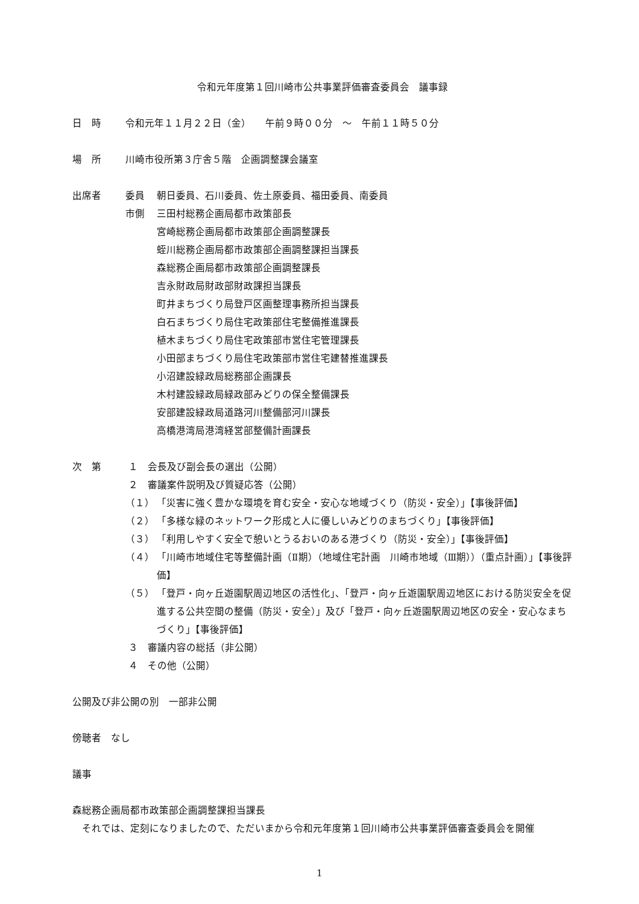令和元年度第１回川崎市公共事業評価審査委員会　議事録
日　時 令和元年１１月２２日（金）　　午前９時００分　～　午前１１時５０分
場　所 川崎市役所第３庁舎５階　企画調整課会議室
出席者 委員 朝日委員、石川委員、佐土原委員、福田委員、南委員
市側 三田村総務企画局都市政策部長
宮崎総務企画局都市政策部企画調整課長
蛭川総務企画局都市政策部企画調整課担当課長
森総務企画局都市政策部企画調整課長
吉永財政局財政部財政課担当課長
町井まちづくり局登戸区画整理事務所担当課長
白石まちづくり局住宅政策部住宅整備推進課長
植木まちづくり局住宅政策部市営住宅管理課長
小田部まちづくり局住宅政策部市営住宅建替推進課長
小沼建設緑政局総務部企画課長
木村建設緑政局緑政部みどりの保全整備課長
安部建設緑政局道路河川整備部河川課長
高橋港湾局港湾経営部整備計画課長
次　第 １　会長及び副会長の選出（公開）
２　審議案件説明及び質疑応答（公開）
（１） 「災害に強く豊かな環境を育む安全・安心な地域づくり（防災・安全）」【事後評価】
（２） 「多様な緑のネットワーク形成と人に優しいみどりのまちづくり」【事後評価】
（３） 「利用しやすく安全で憩いとうるおいのある港づくり（防災・安全）」【事後評価】
（４） 「川崎市地域住宅等整備計画（Ⅱ期）（地域住宅計画　川崎市地域（Ⅲ期））（重点計画）」【事後評価】
（５） 「登戸・向ヶ丘遊園駅周辺地区の活性化」、「登戸・向ヶ丘遊園駅周辺地区における防災安全を促進する公共空間の整備（防災・安全）」及び「登戸・向ヶ丘遊園駅周辺地区の安全・安心なまちづくり」【事後評価】
３　審議内容の総括（非公開）
４　その他（公開）
公開及び非公開の別　一部非公開
傍聴者　なし
議事
森総務企画局都市政策部企画調整課担当課長
　それでは、定刻になりましたので、ただいまから令和元年度第１回川崎市公共事業評価審査委員会を開催
1